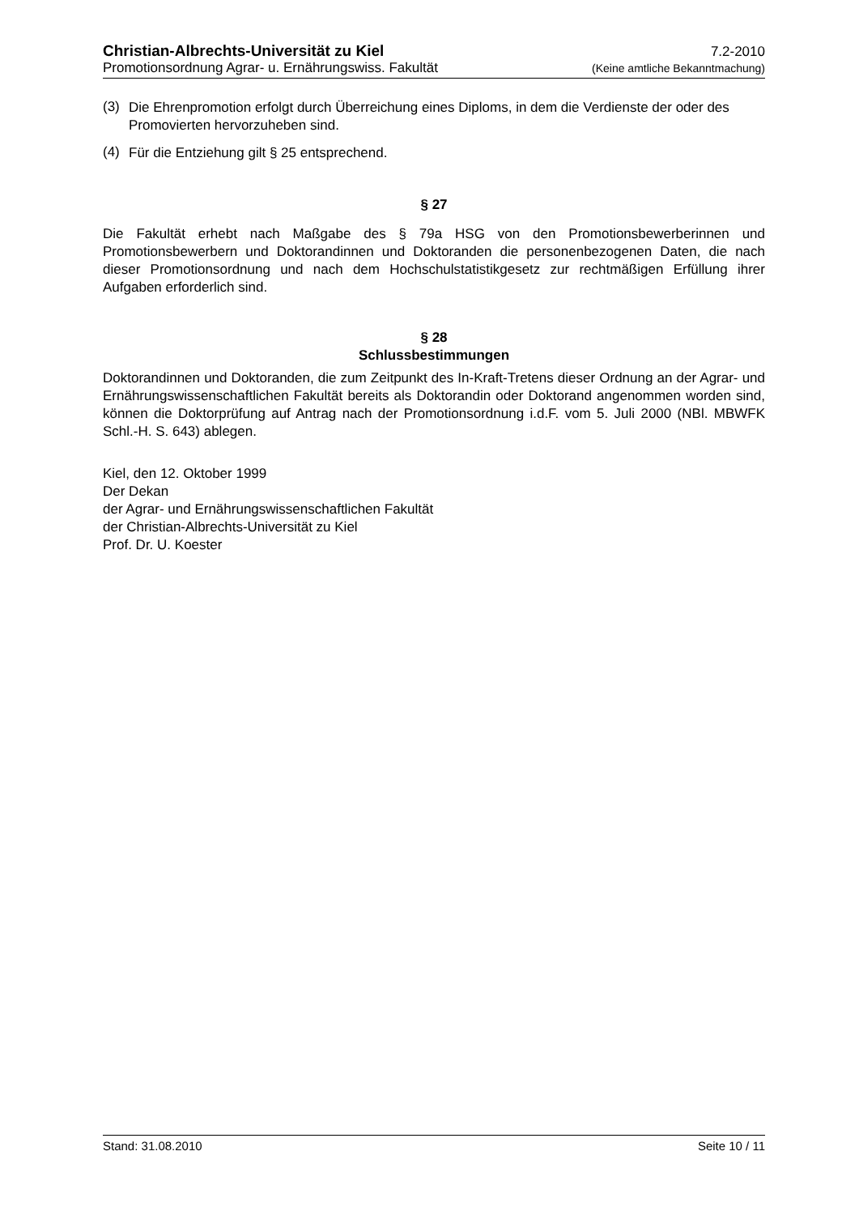Christian-Albrechts-Universität zu Kiel 7.2-2010
Promotionsordnung Agrar- u. Ernährungswiss. Fakultät (Keine amtliche Bekanntmachung)
(3)
Die Ehrenpromotion erfolgt durch Überreichung eines Diploms, in dem die Verdienste der oder des Promovierten hervorzuheben sind.
(4)
Für die Entziehung gilt § 25 entsprechend.
§ 27
Die Fakultät erhebt nach Maßgabe des § 79a HSG von den Promotionsbewerberinnen und Promotionsbewerbern und Doktorandinnen und Doktoranden die personenbezogenen Daten, die nach dieser Promotionsordnung und nach dem Hochschulstatistikgesetz zur rechtmäßigen Erfüllung ihrer Aufgaben erforderlich sind.
§ 28
Schlussbestimmungen
Doktorandinnen und Doktoranden, die zum Zeitpunkt des In-Kraft-Tretens dieser Ordnung an der Agrar- und Ernährungswissenschaftlichen Fakultät bereits als Doktorandin oder Doktorand angenommen worden sind, können die Doktorprüfung auf Antrag nach der Promotionsordnung i.d.F. vom 5. Juli 2000 (NBl. MBWFK Schl.-H. S. 643) ablegen.
Kiel, den 12. Oktober 1999
Der Dekan
der Agrar- und Ernährungswissenschaftlichen Fakultät
der Christian-Albrechts-Universität zu Kiel
Prof. Dr. U. Koester
Stand: 31.08.2010 Seite 10 / 11